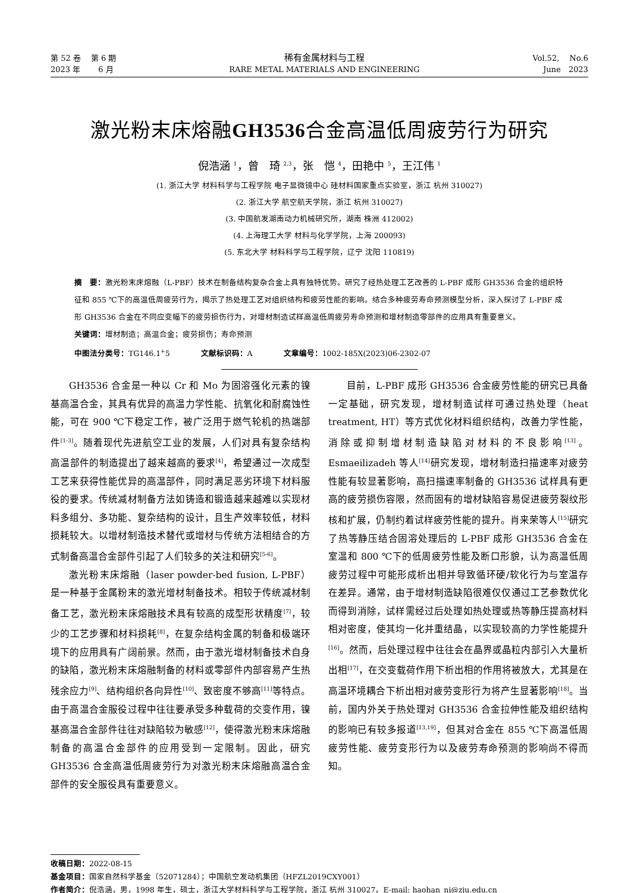第 52 卷　 第 6 期
2023 年　　 6 月
稀有金属材料与工程
RARE METAL MATERIALS AND ENGINEERING
Vol.52,　 No.6
June　2023
激光粉末床熔融GH3536合金高温低周疲劳行为研究
倪浩涵 <sup>1</sup>，曾　琦 <sup>2,3</sup>，张　恺 <sup>4</sup>，田艳中 <sup>5</sup>，王江伟 <sup>1</sup>
(1. 浙江大学 材料科学与工程学院 电子显微镜中心 硅材料国家重点实验室，浙江 杭州 310027)
(2. 浙江大学 航空航天学院，浙江 杭州 310027)
(3. 中国航发湖南动力机械研究所，湖南 株洲 412002)
(4. 上海理工大学 材料与化学学院，上海 200093)
(5. 东北大学 材料科学与工程学院，辽宁 沈阳 110819)
摘　要：激光粉末床熔融（L-PBF）技术在制备结构复杂合金上具有独特优势。研究了经热处理工艺改善的 L-PBF 成形 GH3536 合金的组织特征和 855 ℃下的高温低周疲劳行为，揭示了热处理工艺对组织结构和疲劳性能的影响。结合多种疲劳寿命预测模型分析，深入探讨了 L-PBF 成形 GH3536 合金在不同应变幅下的疲劳损伤行为，对增材制造试样高温低周疲劳寿命预测和增材制造零部件的应用具有重要意义。
关键词：增材制造；高温合金；疲劳损伤；寿命预测
中图法分类号：TG146.1<sup>+</sup>5　　　　文献标识码：A　　　　文章编号：1002-185X(2023)06-2302-07
GH3536 合金是一种以 Cr 和 Mo 为固溶强化元素的镍基高温合金，其具有优异的高温力学性能、抗氧化和耐腐蚀性能，可在 900 ℃下稳定工作，被广泛用于燃气轮机的热端部件<sup>[1-3]</sup>。随着现代先进航空工业的发展，人们对具有复杂结构高温部件的制造提出了越来越高的要求<sup>[4]</sup>，希望通过一次成型工艺来获得性能优异的高温部件，同时满足恶劣环境下材料服役的要求。传统减材制备方法如铸造和锻造越来越难以实现材料多组分、多功能、复杂结构的设计，且生产效率较低，材料损耗较大。以增材制造技术替代或增材与传统方法相结合的方式制备高温合金部件引起了人们较多的关注和研究<sup>[5-6]</sup>。
激光粉末床熔融（laser powder-bed fusion, L-PBF）是一种基于金属粉末的激光增材制备技术。相较于传统减材制备工艺，激光粉末床熔融技术具有较高的成型形状精度<sup>[7]</sup>，较少的工艺步骤和材料损耗<sup>[8]</sup>，在复杂结构金属的制备和极端环境下的应用具有广阔前景。然而，由于激光增材制备技术自身的缺陷，激光粉末床熔融制备的材料或零部件内部容易产生热残余应力<sup>[9]</sup>、结构组织各向异性<sup>[10]</sup>、致密度不够高<sup>[11]</sup>等特点。由于高温合金服役过程中往往要承受多种载荷的交变作用，镍基高温合金部件往往对缺陷较为敏感<sup>[12]</sup>，使得激光粉末床熔融制备的高温合金部件的应用受到一定限制。因此，研究 GH3536 合金高温低周疲劳行为对激光粉末床熔融高温合金部件的安全服役具有重要意义。
目前，L-PBF 成形 GH3536 合金疲劳性能的研究已具备一定基础，研究发现，增材制造试样可通过热处理（heat treatment, HT）等方式优化材料组织结构，改善力学性能，消除或抑制增材制造缺陷对材料的不良影响<sup>[13]</sup>。Esmaeilizadeh 等人<sup>[14]</sup>研究发现，增材制造扫描速率对疲劳性能有较显著影响，高扫描速率制备的 GH3536 试样具有更高的疲劳损伤容限，然而固有的增材缺陷容易促进疲劳裂纹形核和扩展，仍制约着试样疲劳性能的提升。肖来荣等人<sup>[15]</sup>研究了热等静压结合固溶处理后的 L-PBF 成形 GH3536 合金在室温和 800 ℃下的低周疲劳性能及断口形貌，认为高温低周疲劳过程中可能形成析出相并导致循环硬/软化行为与室温存在差异。通常，由于增材制造缺陷很难仅仅通过工艺参数优化而得到消除，试样需经过后处理如热处理或热等静压提高材料相对密度，使其均一化并重结晶，以实现较高的力学性能提升<sup>[16]</sup>。然而，后处理过程中往往会在晶界或晶粒内部引入大量析出相<sup>[17]</sup>，在交变载荷作用下析出相的作用将被放大，尤其是在高温环境耦合下析出相对疲劳变形行为将产生显著影响<sup>[18]</sup>。当前，国内外关于热处理对 GH3536 合金拉伸性能及组织结构的影响已有较多报道<sup>[13,19]</sup>，但其对合金在 855 ℃下高温低周疲劳性能、疲劳变形行为以及疲劳寿命预测的影响尚不得而知。
收稿日期：2022-08-15
基金项目：国家自然科学基金（52071284）；中国航空发动机集团（HFZL2019CXY001）
作者简介：倪浩涵，男，1998 年生，硕士，浙江大学材料科学与工程学院，浙江 杭州 310027，E-mail: haohan_ni@zju.edu.cn